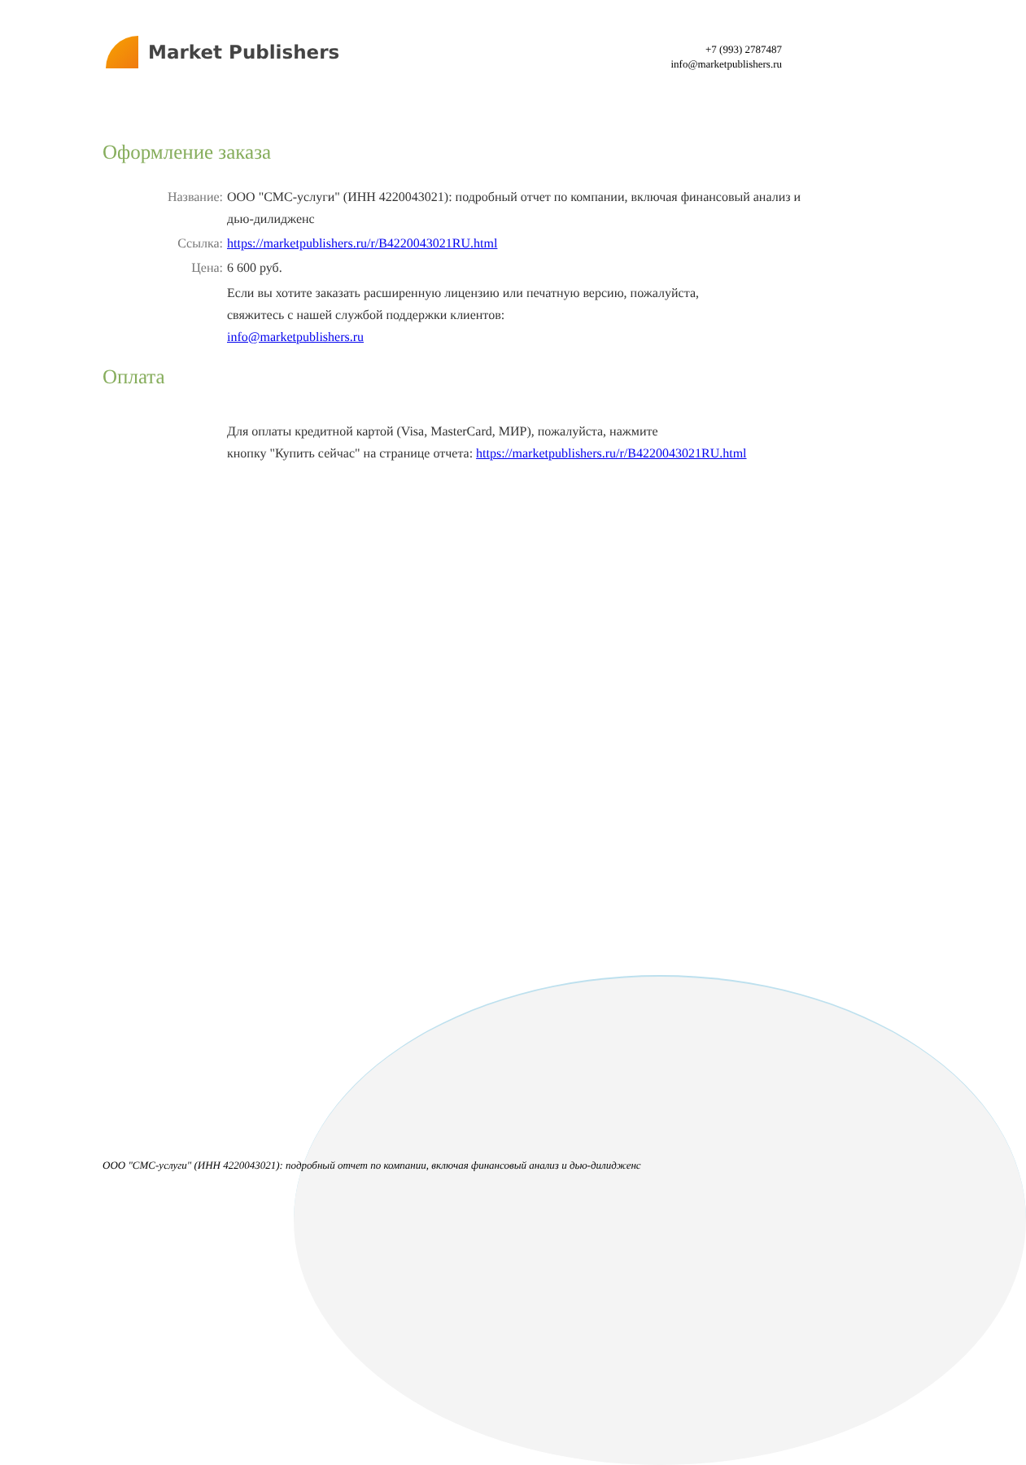Market Publishers
+7 (993) 2787487
info@marketpublishers.ru
Оформление заказа
Название: ООО "СМС-услуги" (ИНН 4220043021): подробный отчет по компании, включая финансовый анализ и дью-дилидженс
Ссылка: https://marketpublishers.ru/r/B4220043021RU.html
Цена: 6 600 руб.
Если вы хотите заказать расширенную лицензию или печатную версию, пожалуйста,
свяжитесь с нашей службой поддержки клиентов:
info@marketpublishers.ru
Оплата
Для оплаты кредитной картой (Visa, MasterCard, МИР), пожалуйста, нажмите
кнопку "Купить сейчас" на странице отчета: https://marketpublishers.ru/r/B4220043021RU.html
ООО "СМС-услуги" (ИНН 4220043021): подробный отчет по компании, включая финансовый анализ и дью-дилидженс